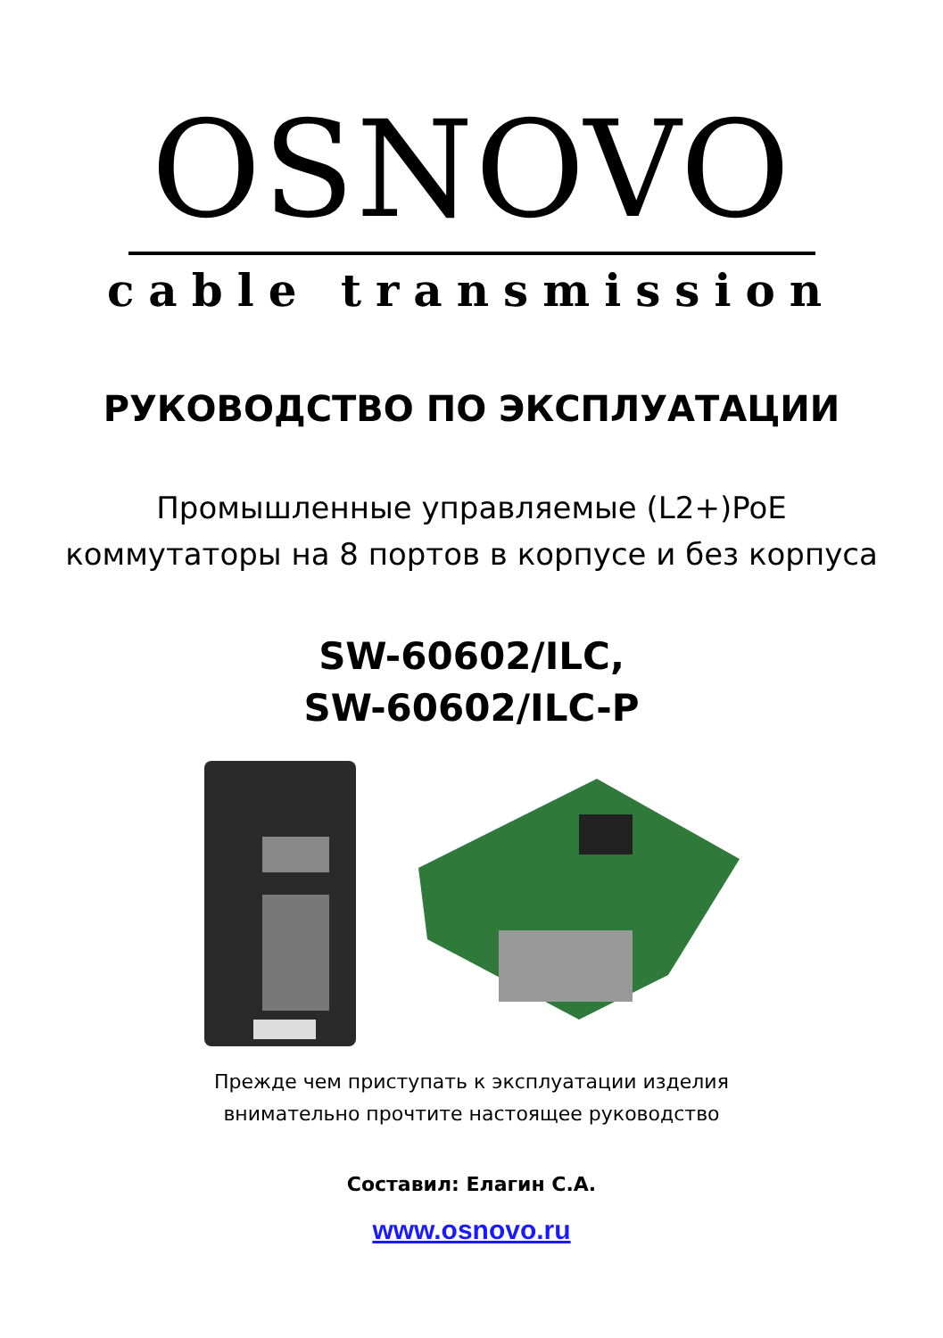OSNOVO
cable transmission
РУКОВОДСТВО ПО ЭКСПЛУАТАЦИИ
Промышленные управляемые (L2+)PoE
коммутаторы на 8 портов в корпусе и без корпуса
SW-60602/ILC,
SW-60602/ILC-P
Прежде чем приступать к эксплуатации изделия
внимательно прочтите настоящее руководство
Составил: Елагин С.А.
www.osnovo.ru